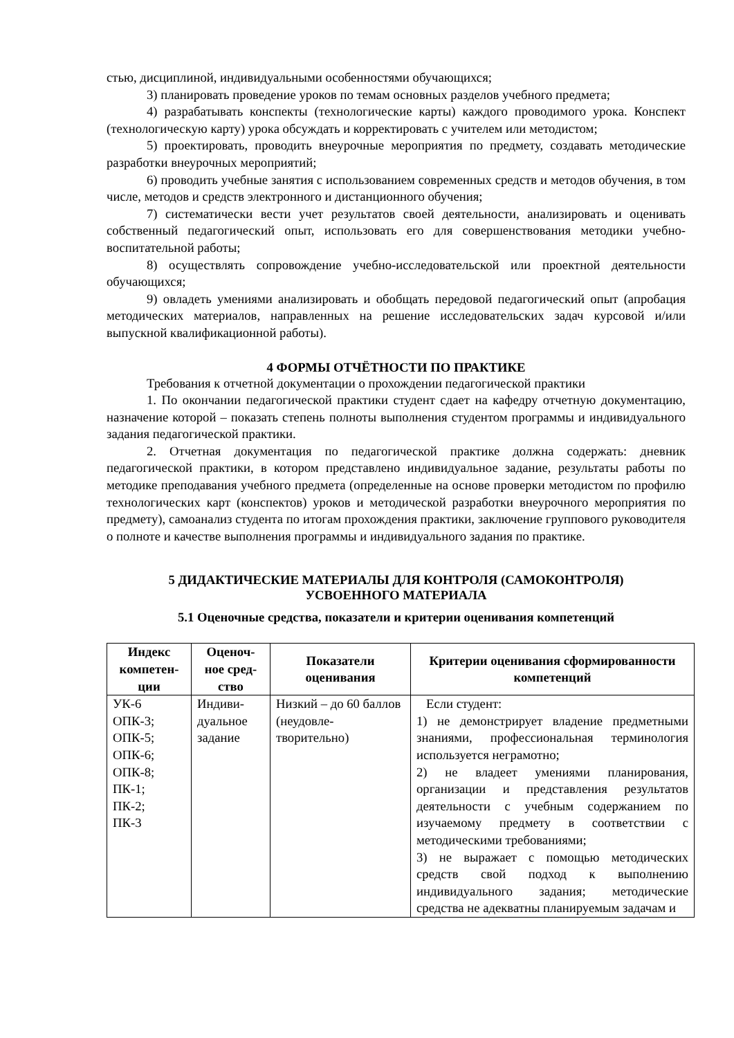стью, дисциплиной, индивидуальными особенностями обучающихся;
3) планировать проведение уроков по темам основных разделов учебного предмета;
4) разрабатывать конспекты (технологические карты) каждого проводимого урока. Конспект (технологическую карту) урока обсуждать и корректировать с учителем или методистом;
5) проектировать, проводить внеурочные мероприятия по предмету, создавать методические разработки внеурочных мероприятий;
6) проводить учебные занятия с использованием современных средств и методов обучения, в том числе, методов и средств электронного и дистанционного обучения;
7) систематически вести учет результатов своей деятельности, анализировать и оценивать собственный педагогический опыт, использовать его для совершенствования методики учебно-воспитательной работы;
8) осуществлять сопровождение учебно-исследовательской или проектной деятельности обучающихся;
9) овладеть умениями анализировать и обобщать передовой педагогический опыт (апробация методических материалов, направленных на решение исследовательских задач курсовой и/или выпускной квалификационной работы).
4 ФОРМЫ ОТЧЁТНОСТИ ПО ПРАКТИКЕ
Требования к отчетной документации о прохождении педагогической практики
1. По окончании педагогической практики студент сдает на кафедру отчетную документацию, назначение которой – показать степень полноты выполнения студентом программы и индивидуального задания педагогической практики.
2. Отчетная документация по педагогической практике должна содержать: дневник педагогической практики, в котором представлено индивидуальное задание, результаты работы по методике преподавания учебного предмета (определенные на основе проверки методистом по профилю технологических карт (конспектов) уроков и методической разработки внеурочного мероприятия по предмету), самоанализ студента по итогам прохождения практики, заключение группового руководителя о полноте и качестве выполнения программы и индивидуального задания по практике.
5 ДИДАКТИЧЕСКИЕ МАТЕРИАЛЫ ДЛЯ КОНТРОЛЯ (САМОКОНТРОЛЯ)
УСВОЕННОГО МАТЕРИАЛА
5.1 Оценочные средства, показатели и критерии оценивания компетенций
| Индекс компетен-ции | Оценоч-ное сред-ство | Показатели оценивания | Критерии оценивания сформированности компетенций |
| --- | --- | --- | --- |
| УК-6 ОПК-3; ОПК-5; ОПК-6; ОПК-8; ПК-1; ПК-2; ПК-3 | Индиви-дуальное задание | Низкий – до 60 баллов (неудовле-творительно) | Если студент: 1) не демонстрирует владение предметными знаниями, профессиональная терминология используется неграмотно; 2) не владеет умениями планирования, организации и представления результатов деятельности с учебным содержанием по изучаемому предмету в соответствии с методическими требованиями; 3) не выражает с помощью методических средств свой подход к выполнению индивидуального задания; методические средства не адекватны планируемым задачам и |